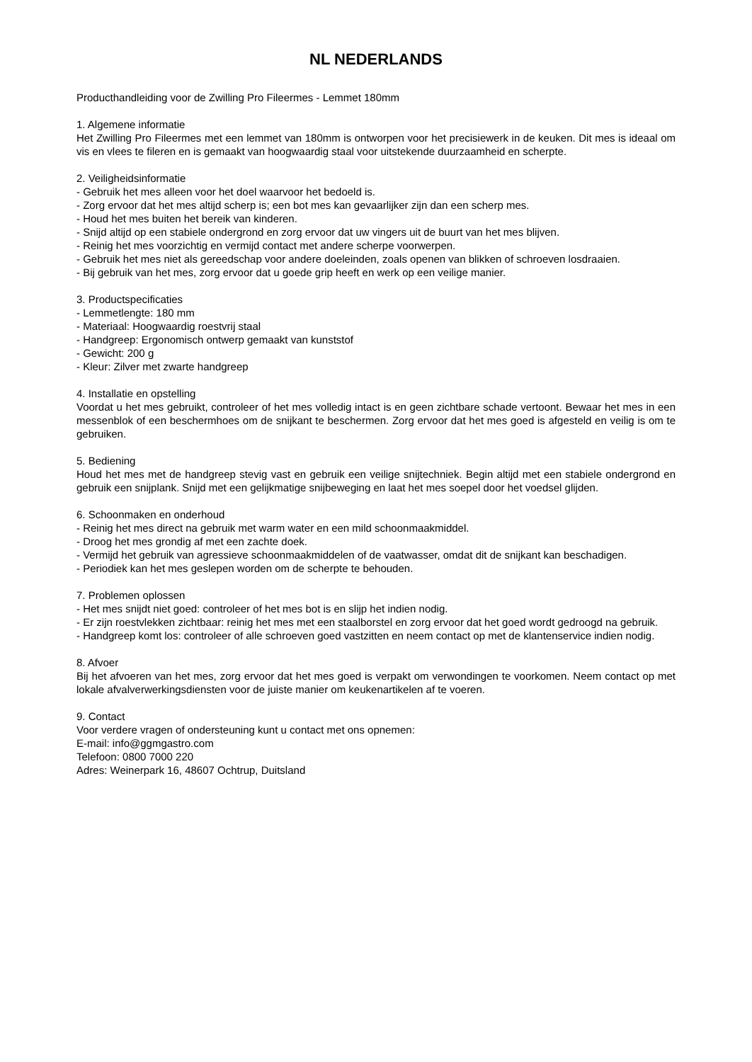NL NEDERLANDS
Producthandleiding voor de Zwilling Pro Fileermes - Lemmet 180mm
1. Algemene informatie
Het Zwilling Pro Fileermes met een lemmet van 180mm is ontworpen voor het precisiewerk in de keuken. Dit mes is ideaal om vis en vlees te fileren en is gemaakt van hoogwaardig staal voor uitstekende duurzaamheid en scherpte.
2. Veiligheidsinformatie
- Gebruik het mes alleen voor het doel waarvoor het bedoeld is.
- Zorg ervoor dat het mes altijd scherp is; een bot mes kan gevaarlijker zijn dan een scherp mes.
- Houd het mes buiten het bereik van kinderen.
- Snijd altijd op een stabiele ondergrond en zorg ervoor dat uw vingers uit de buurt van het mes blijven.
- Reinig het mes voorzichtig en vermijd contact met andere scherpe voorwerpen.
- Gebruik het mes niet als gereedschap voor andere doeleinden, zoals openen van blikken of schroeven losdraaien.
- Bij gebruik van het mes, zorg ervoor dat u goede grip heeft en werk op een veilige manier.
3. Productspecificaties
- Lemmetlengte: 180 mm
- Materiaal: Hoogwaardig roestvrij staal
- Handgreep: Ergonomisch ontwerp gemaakt van kunststof
- Gewicht: 200 g
- Kleur: Zilver met zwarte handgreep
4. Installatie en opstelling
Voordat u het mes gebruikt, controleer of het mes volledig intact is en geen zichtbare schade vertoont. Bewaar het mes in een messenblok of een beschermhoes om de snijkant te beschermen. Zorg ervoor dat het mes goed is afgesteld en veilig is om te gebruiken.
5. Bediening
Houd het mes met de handgreep stevig vast en gebruik een veilige snijtechniek. Begin altijd met een stabiele ondergrond en gebruik een snijplank. Snijd met een gelijkmatige snijbeweging en laat het mes soepel door het voedsel glijden.
6. Schoonmaken en onderhoud
- Reinig het mes direct na gebruik met warm water en een mild schoonmaakmiddel.
- Droog het mes grondig af met een zachte doek.
- Vermijd het gebruik van agressieve schoonmaakmiddelen of de vaatwasser, omdat dit de snijkant kan beschadigen.
- Periodiek kan het mes geslepen worden om de scherpte te behouden.
7. Problemen oplossen
- Het mes snijdt niet goed: controleer of het mes bot is en slijp het indien nodig.
- Er zijn roestvlekken zichtbaar: reinig het mes met een staalborstel en zorg ervoor dat het goed wordt gedroogd na gebruik.
- Handgreep komt los: controleer of alle schroeven goed vastzitten en neem contact op met de klantenservice indien nodig.
8. Afvoer
Bij het afvoeren van het mes, zorg ervoor dat het mes goed is verpakt om verwondingen te voorkomen. Neem contact op met lokale afvalverwerkingsdiensten voor de juiste manier om keukenartikelen af te voeren.
9. Contact
Voor verdere vragen of ondersteuning kunt u contact met ons opnemen:
E-mail: info@ggmgastro.com
Telefoon: 0800 7000 220
Adres: Weinerpark 16, 48607 Ochtrup, Duitsland